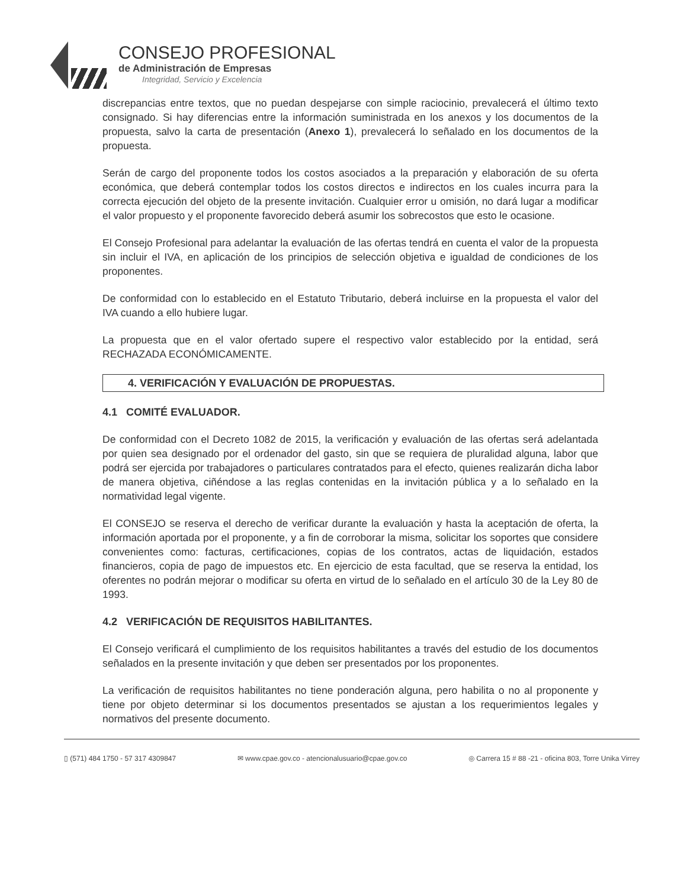CONSEJO PROFESIONAL
de Administración de Empresas
Integridad, Servicio y Excelencia
discrepancias entre textos, que no puedan despejarse con simple raciocinio, prevalecerá el último texto consignado. Si hay diferencias entre la información suministrada en los anexos y los documentos de la propuesta, salvo la carta de presentación (Anexo 1), prevalecerá lo señalado en los documentos de la propuesta.
Serán de cargo del proponente todos los costos asociados a la preparación y elaboración de su oferta económica, que deberá contemplar todos los costos directos e indirectos en los cuales incurra para la correcta ejecución del objeto de la presente invitación. Cualquier error u omisión, no dará lugar a modificar el valor propuesto y el proponente favorecido deberá asumir los sobrecostos que esto le ocasione.
El Consejo Profesional para adelantar la evaluación de las ofertas tendrá en cuenta el valor de la propuesta sin incluir el IVA, en aplicación de los principios de selección objetiva e igualdad de condiciones de los proponentes.
De conformidad con lo establecido en el Estatuto Tributario, deberá incluirse en la propuesta el valor del IVA cuando a ello hubiere lugar.
La propuesta que en el valor ofertado supere el respectivo valor establecido por la entidad, será RECHAZADA ECONÓMICAMENTE.
4. VERIFICACIÓN Y EVALUACIÓN DE PROPUESTAS.
4.1 COMITÉ EVALUADOR.
De conformidad con el Decreto 1082 de 2015, la verificación y evaluación de las ofertas será adelantada por quien sea designado por el ordenador del gasto, sin que se requiera de pluralidad alguna, labor que podrá ser ejercida por trabajadores o particulares contratados para el efecto, quienes realizarán dicha labor de manera objetiva, ciñéndose a las reglas contenidas en la invitación pública y a lo señalado en la normatividad legal vigente.
El CONSEJO se reserva el derecho de verificar durante la evaluación y hasta la aceptación de oferta, la información aportada por el proponente, y a fin de corroborar la misma, solicitar los soportes que considere convenientes como: facturas, certificaciones, copias de los contratos, actas de liquidación, estados financieros, copia de pago de impuestos etc. En ejercicio de esta facultad, que se reserva la entidad, los oferentes no podrán mejorar o modificar su oferta en virtud de lo señalado en el artículo 30 de la Ley 80 de 1993.
4.2 VERIFICACIÓN DE REQUISITOS HABILITANTES.
El Consejo verificará el cumplimiento de los requisitos habilitantes a través del estudio de los documentos señalados en la presente invitación y que deben ser presentados por los proponentes.
La verificación de requisitos habilitantes no tiene ponderación alguna, pero habilita o no al proponente y tiene por objeto determinar si los documentos presentados se ajustan a los requerimientos legales y normativos del presente documento.
▯ (571) 484 1750 - 57 317 4309847 ✉ www.cpae.gov.co - atencionalusuario@cpae.gov.co ◎ Carrera 15 # 88 -21 - oficina 803, Torre Unika Virrey